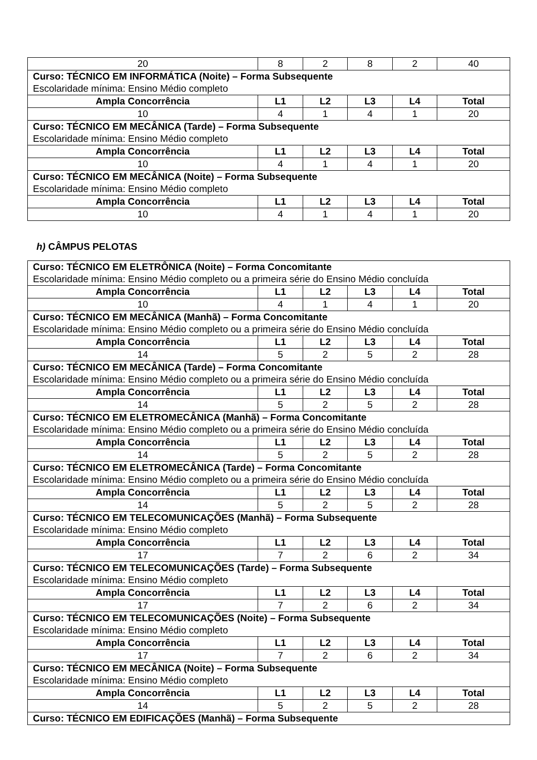| 20 | 8 | 2 | 8 | 2 | 40 |
| Curso: TÉCNICO EM INFORMÁTICA (Noite) – Forma Subsequente | | | | | |
| Escolaridade mínima: Ensino Médio completo | | | | | |
| Ampla Concorrência | L1 | L2 | L3 | L4 | Total |
| 10 | 4 | 1 | 4 | 1 | 20 |
| Curso: TÉCNICO EM MECÂNICA (Tarde) – Forma Subsequente | | | | | |
| Escolaridade mínima: Ensino Médio completo | | | | | |
| Ampla Concorrência | L1 | L2 | L3 | L4 | Total |
| 10 | 4 | 1 | 4 | 1 | 20 |
| Curso: TÉCNICO EM MECÂNICA (Noite) – Forma Subsequente | | | | | |
| Escolaridade mínima: Ensino Médio completo | | | | | |
| Ampla Concorrência | L1 | L2 | L3 | L4 | Total |
| 10 | 4 | 1 | 4 | 1 | 20 |
h) CÂMPUS PELOTAS
| Curso: TÉCNICO EM ELETRÔNICA (Noite) – Forma Concomitante | | | | | |
| Escolaridade mínima: Ensino Médio completo ou a primeira série do Ensino Médio concluída | | | | | |
| Ampla Concorrência | L1 | L2 | L3 | L4 | Total |
| 10 | 4 | 1 | 4 | 1 | 20 |
| Curso: TÉCNICO EM MECÂNICA (Manhã) – Forma Concomitante | | | | | |
| Escolaridade mínima: Ensino Médio completo ou a primeira série do Ensino Médio concluída | | | | | |
| Ampla Concorrência | L1 | L2 | L3 | L4 | Total |
| 14 | 5 | 2 | 5 | 2 | 28 |
| Curso: TÉCNICO EM MECÂNICA (Tarde) – Forma Concomitante | | | | | |
| Escolaridade mínima: Ensino Médio completo ou a primeira série do Ensino Médio concluída | | | | | |
| Ampla Concorrência | L1 | L2 | L3 | L4 | Total |
| 14 | 5 | 2 | 5 | 2 | 28 |
| Curso: TÉCNICO EM ELETROMECÂNICA (Manhã) – Forma Concomitante | | | | | |
| Escolaridade mínima: Ensino Médio completo ou a primeira série do Ensino Médio concluída | | | | | |
| Ampla Concorrência | L1 | L2 | L3 | L4 | Total |
| 14 | 5 | 2 | 5 | 2 | 28 |
| Curso: TÉCNICO EM ELETROMECÂNICA (Tarde) – Forma Concomitante | | | | | |
| Escolaridade mínima: Ensino Médio completo ou a primeira série do Ensino Médio concluída | | | | | |
| Ampla Concorrência | L1 | L2 | L3 | L4 | Total |
| 14 | 5 | 2 | 5 | 2 | 28 |
| Curso: TÉCNICO EM TELECOMUNICAÇÕES (Manhã) – Forma Subsequente | | | | | |
| Escolaridade mínima: Ensino Médio completo | | | | | |
| Ampla Concorrência | L1 | L2 | L3 | L4 | Total |
| 17 | 7 | 2 | 6 | 2 | 34 |
| Curso: TÉCNICO EM TELECOMUNICAÇÕES (Tarde) – Forma Subsequente | | | | | |
| Escolaridade mínima: Ensino Médio completo | | | | | |
| Ampla Concorrência | L1 | L2 | L3 | L4 | Total |
| 17 | 7 | 2 | 6 | 2 | 34 |
| Curso: TÉCNICO EM TELECOMUNICAÇÕES (Noite) – Forma Subsequente | | | | | |
| Escolaridade mínima: Ensino Médio completo | | | | | |
| Ampla Concorrência | L1 | L2 | L3 | L4 | Total |
| 17 | 7 | 2 | 6 | 2 | 34 |
| Curso: TÉCNICO EM MECÂNICA (Noite) – Forma Subsequente | | | | | |
| Escolaridade mínima: Ensino Médio completo | | | | | |
| Ampla Concorrência | L1 | L2 | L3 | L4 | Total |
| 14 | 5 | 2 | 5 | 2 | 28 |
| Curso: TÉCNICO EM EDIFICAÇÕES (Manhã) – Forma Subsequente | | | | | |